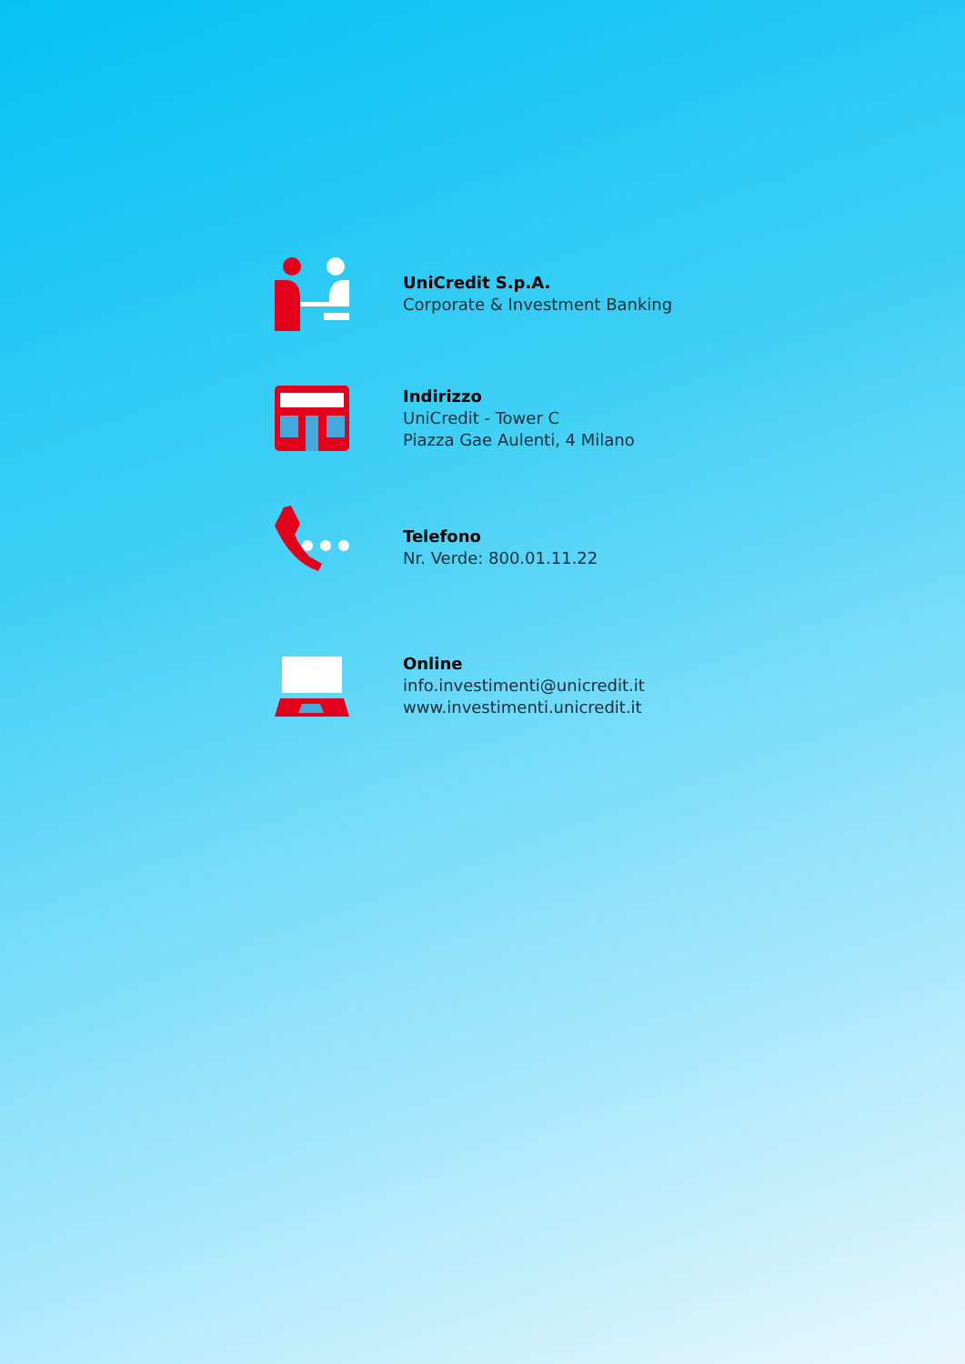UniCredit S.p.A.
Corporate & Investment Banking
Indirizzo
UniCredit - Tower C
Piazza Gae Aulenti, 4 Milano
Telefono
Nr. Verde: 800.01.11.22
Online
info.investimenti@unicredit.it
www.investimenti.unicredit.it